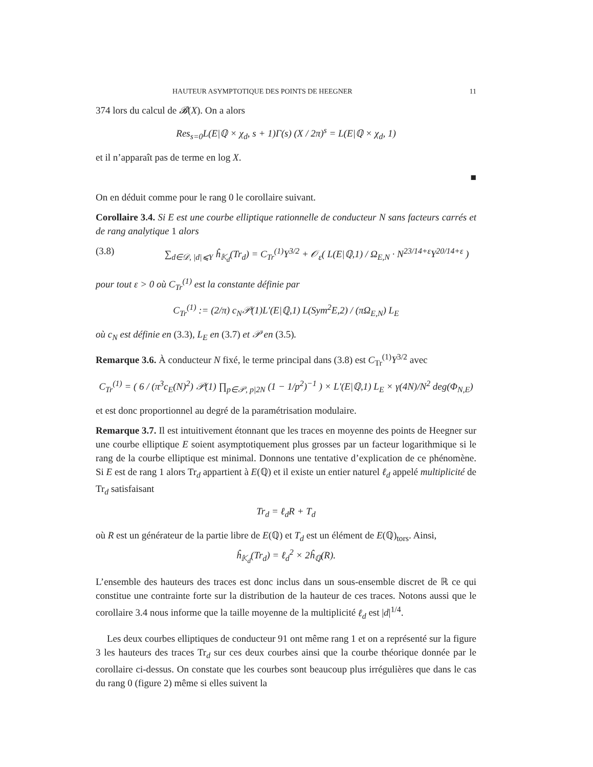HAUTEUR ASYMPTOTIQUE DES POINTS DE HEEGNER 11
374 lors du calcul de 𝓑(X). On a alors
Res<sub>s=0</sub>L(E|ℚ × χ<sub>d</sub>, s + 1)Γ(s) (X / 2π)<sup>s</sup> = L(E|ℚ × χ<sub>d</sub>, 1)
et il n’apparaît pas de terme en log X.
■
On en déduit comme pour le rang 0 le corollaire suivant.
Corollaire 3.4. Si E est une courbe elliptique rationnelle de conducteur N sans facteurs carrés et de rang analytique 1 alors
(3.8) ∑<sub>d∈𝒟, |d|⩽Y</sub> ĥ<sub>𝕂<sub>d</sub></sub>(Tr<sub>d</sub>) = C<sub>Tr</sub><sup>(1)</sup>Y<sup>3/2</sup> + 𝒪<sub>ε</sub>( L(E|ℚ,1) / Ω<sub>E,N</sub> · N<sup>23/14+ε</sup>Y<sup>20/14+ε</sup> )
pour tout ε > 0 où C<sub>Tr</sub><sup>(1)</sup> est la constante définie par
C<sub>Tr</sub><sup>(1)</sup> := (2/π) c<sub>N</sub>𝒫(1)L′(E|ℚ,1) L(Sym<sup>2</sup>E,2) / (πΩ<sub>E,N</sub>) L<sub>E</sub>
où c<sub>N</sub> est définie en (3.3), L<sub>E</sub> en (3.7) et 𝒫 en (3.5).
Remarque 3.6. À conducteur N fixé, le terme principal dans (3.8) est C<sub>Tr</sub><sup>(1)</sup>Y<sup>3/2</sup> avec
C<sub>Tr</sub><sup>(1)</sup> = ( 6 / (π<sup>3</sup>c<sub>E</sub>(N)<sup>2</sup>) 𝒫(1) ∏<sub>p∈𝒫, p|2N</sub> (1 − 1/p<sup>2</sup>)<sup>−1</sup> ) × L′(E|ℚ,1) L<sub>E</sub> × γ(4N)/N<sup>2</sup> deg(Φ<sub>N,E</sub>)
et est donc proportionnel au degré de la paramétrisation modulaire.
Remarque 3.7. Il est intuitivement étonnant que les traces en moyenne des points de Heegner sur une courbe elliptique E soient asymptotiquement plus grosses par un facteur logarithmique si le rang de la courbe elliptique est minimal. Donnons une tentative d’explication de ce phénomène. Si E est de rang 1 alors Tr<sub>d</sub> appartient à E(ℚ) et il existe un entier naturel ℓ<sub>d</sub> appelé multiplicité de Tr<sub>d</sub> satisfaisant
Tr<sub>d</sub> = ℓ<sub>d</sub>R + T<sub>d</sub>
où R est un générateur de la partie libre de E(ℚ) et T<sub>d</sub> est un élément de E(ℚ)<sub>tors</sub>. Ainsi,
ĥ<sub>𝕂<sub>d</sub></sub>(Tr<sub>d</sub>) = ℓ<sub>d</sub><sup>2</sup> × 2ĥ<sub>ℚ</sub>(R).
L’ensemble des hauteurs des traces est donc inclus dans un sous-ensemble discret de ℝ ce qui constitue une contrainte forte sur la distribution de la hauteur de ces traces. Notons aussi que le corollaire 3.4 nous informe que la taille moyenne de la multiplicité ℓ<sub>d</sub> est |d|<sup>1/4</sup>.
Les deux courbes elliptiques de conducteur 91 ont même rang 1 et on a représenté sur la figure 3 les hauteurs des traces Tr<sub>d</sub> sur ces deux courbes ainsi que la courbe théorique donnée par le corollaire ci-dessus. On constate que les courbes sont beaucoup plus irrégulières que dans le cas du rang 0 (figure 2) même si elles suivent la